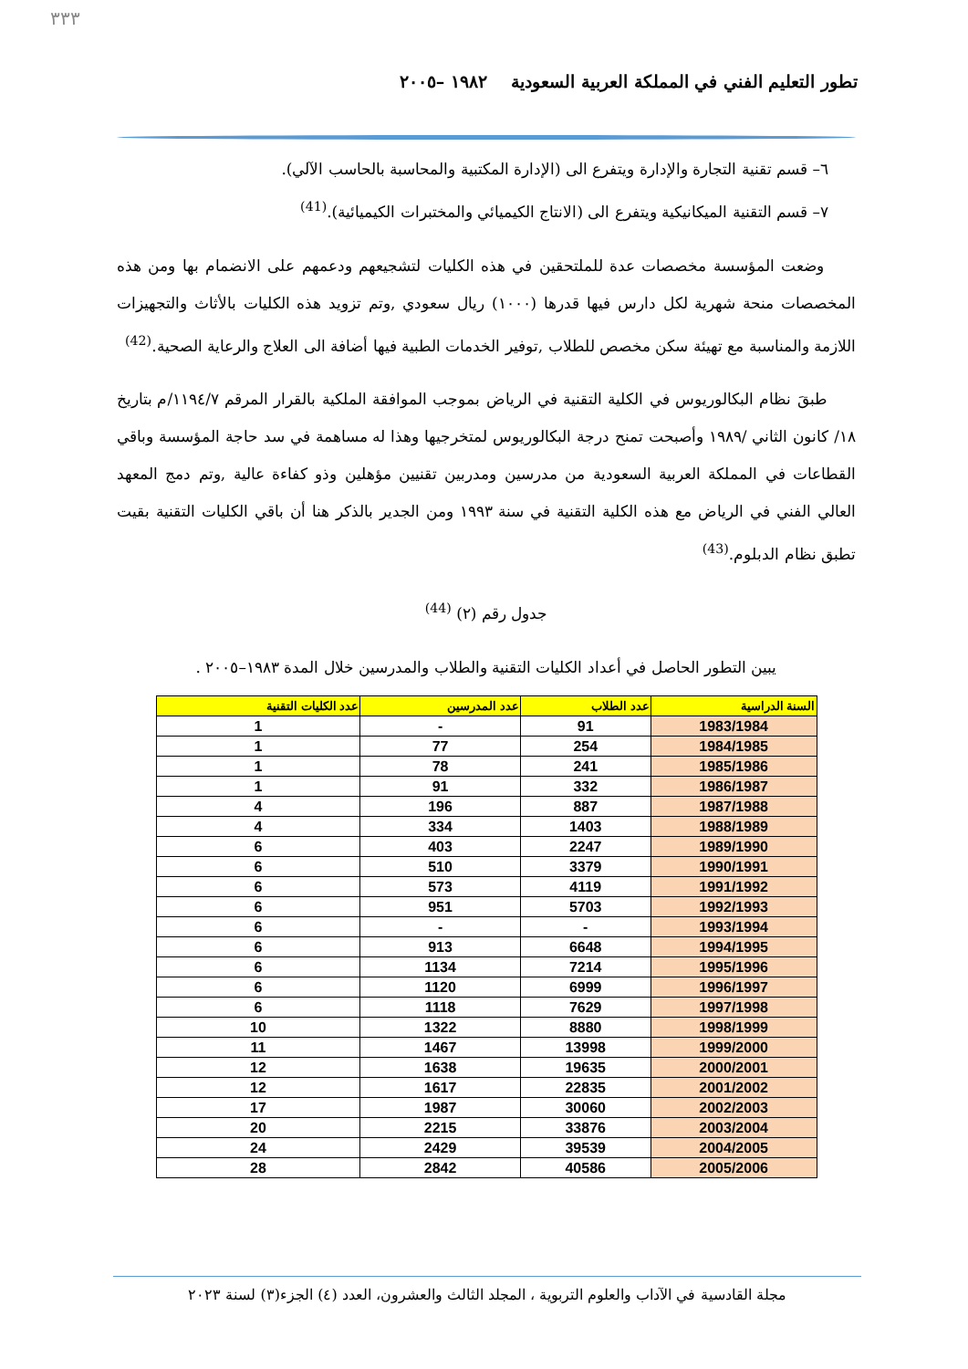٣٣٣
تطور التعليم الفني في المملكة العربية السعودية ١٩٨٢ –٢٠٠٥
٦– قسم تقنية التجارة والإدارة ويتفرع الى (الإدارة المكتبية والمحاسبة بالحاسب الآلي).
٧– قسم التقنية الميكانيكية ويتفرع الى (الانتاج الكيميائي والمختبرات الكيميائية).<sup>(41)</sup>
وضعت المؤسسة مخصصات عدة للملتحقين في هذه الكليات لتشجيعهم ودعمهم على الانضمام بها ومن هذه المخصصات منحة شهرية لكل دارس فيها قدرها (١٠٠٠) ريال سعودي ,وتم تزويد هذه الكليات بالأثاث والتجهيزات اللازمة والمناسبة مع تهيئة سكن مخصص للطلاب ,توفير الخدمات الطبية فيها أضافة الى العلاج والرعاية الصحية.<sup>(42)</sup>
طبقَ نظام البكالوريوس في الكلية التقنية في الرياض بموجب الموافقة الملكية بالقرار المرقم ١١٩٤/٧/م بتاريخ ١٨/ كانون الثاني /١٩٨٩ وأصبحت تمنح درجة البكالوريوس لمتخرجيها وهذا له مساهمة في سد حاجة المؤسسة وباقي القطاعات في المملكة العربية السعودية من مدرسين ومدربين تقنيين مؤهلين وذو كفاءة عالية ,وتم دمج المعهد العالي الفني في الرياض مع هذه الكلية التقنية في سنة ١٩٩٣ ومن الجدير بالذكر هنا أن باقي الكليات التقنية بقيت تطبق نظام الدبلوم.<sup>(43)</sup>
جدول رقم (٢) <sup>(44)</sup>
يبين التطور الحاصل في أعداد الكليات التقنية والطلاب والمدرسين خلال المدة ١٩٨٣–٢٠٠٥ .
| السنة الدراسية | عدد الطلاب | عدد المدرسين | عدد الكليات التقنية |
| --- | --- | --- | --- |
| 1983/1984 | 91 | - | 1 |
| 1984/1985 | 254 | 77 | 1 |
| 1985/1986 | 241 | 78 | 1 |
| 1986/1987 | 332 | 91 | 1 |
| 1987/1988 | 887 | 196 | 4 |
| 1988/1989 | 1403 | 334 | 4 |
| 1989/1990 | 2247 | 403 | 6 |
| 1990/1991 | 3379 | 510 | 6 |
| 1991/1992 | 4119 | 573 | 6 |
| 1992/1993 | 5703 | 951 | 6 |
| 1993/1994 | - | - | 6 |
| 1994/1995 | 6648 | 913 | 6 |
| 1995/1996 | 7214 | 1134 | 6 |
| 1996/1997 | 6999 | 1120 | 6 |
| 1997/1998 | 7629 | 1118 | 6 |
| 1998/1999 | 8880 | 1322 | 10 |
| 1999/2000 | 13998 | 1467 | 11 |
| 2000/2001 | 19635 | 1638 | 12 |
| 2001/2002 | 22835 | 1617 | 12 |
| 2002/2003 | 30060 | 1987 | 17 |
| 2003/2004 | 33876 | 2215 | 20 |
| 2004/2005 | 39539 | 2429 | 24 |
| 2005/2006 | 40586 | 2842 | 28 |
مجلة القادسية في الآداب والعلوم التربوية ، المجلد الثالث والعشرون، العدد (٤) الجزء(٣) لسنة ٢٠٢٣